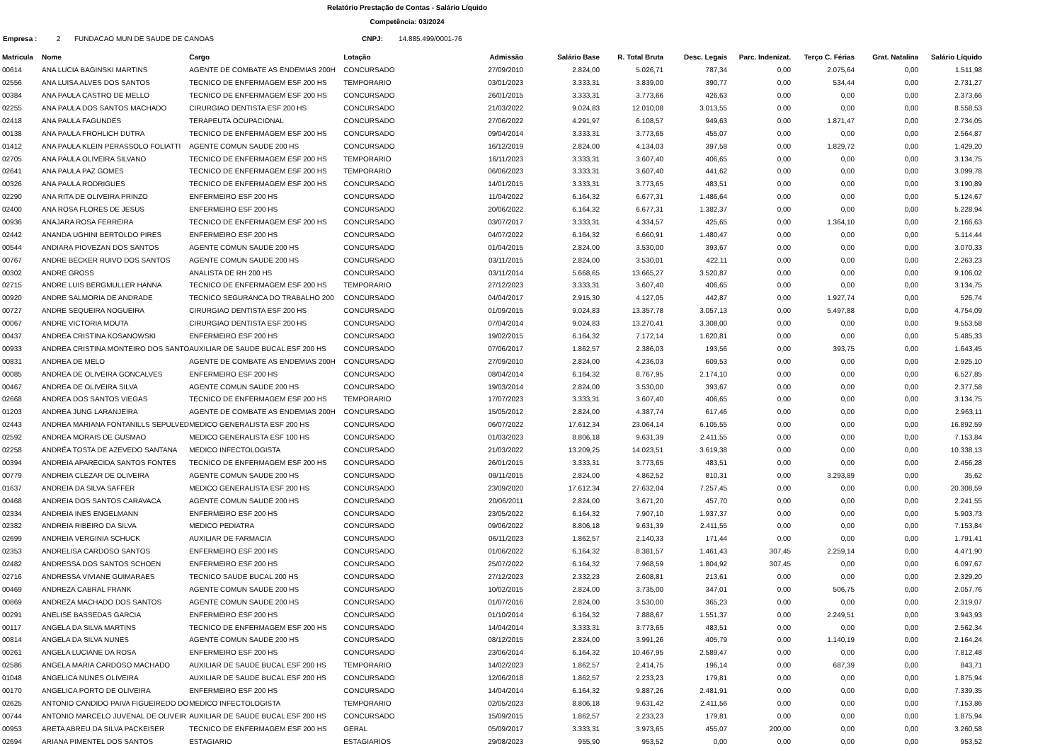Relatório Prestação de Contas - Salário Líquido
Competência: 03/2024
Empresa : 2 FUNDACAO MUN DE SAUDE DE CANOAS CNPJ: 14.885.499/0001-76
| Matricula | Nome | Cargo | Lotação | Admissão | Salário Base | R. Total Bruta | Desc. Legais | Parc. Indenizat. | Terço C. Férias | Grat. Natalina | Salário Líquido |
| --- | --- | --- | --- | --- | --- | --- | --- | --- | --- | --- | --- |
| 00614 | ANA LUCIA BAGINSKI MARTINS | AGENTE DE COMBATE AS ENDEMIAS 200H | CONCURSADO | 27/09/2010 | 2.824,00 | 5.026,71 | 787,34 | 0,00 | 2.075,64 | 0,00 | 1.511,98 |
| 02556 | ANA LUISA ALVES DOS SANTOS | TECNICO DE ENFERMAGEM ESF 200 HS | TEMPORARIO | 03/01/2023 | 3.333,31 | 3.839,00 | 390,77 | 0,00 | 534,44 | 0,00 | 2.731,27 |
| 00384 | ANA PAULA CASTRO DE MELLO | TECNICO DE ENFERMAGEM ESF 200 HS | CONCURSADO | 26/01/2015 | 3.333,31 | 3.773,66 | 426,63 | 0,00 | 0,00 | 0,00 | 2.373,66 |
| 02255 | ANA PAULA DOS SANTOS MACHADO | CIRURGIAO DENTISTA ESF 200 HS | CONCURSADO | 21/03/2022 | 9.024,83 | 12.010,08 | 3.013,55 | 0,00 | 0,00 | 0,00 | 8.558,53 |
| 02418 | ANA PAULA FAGUNDES | TERAPEUTA OCUPACIONAL | CONCURSADO | 27/06/2022 | 4.291,97 | 6.108,57 | 949,63 | 0,00 | 1.871,47 | 0,00 | 2.734,05 |
| 00138 | ANA PAULA FROHLICH DUTRA | TECNICO DE ENFERMAGEM ESF 200 HS | CONCURSADO | 09/04/2014 | 3.333,31 | 3.773,65 | 455,07 | 0,00 | 0,00 | 0,00 | 2.564,87 |
| 01412 | ANA PAULA KLEIN PERASSOLO FOLIATTI | AGENTE COMUN SAUDE 200 HS | CONCURSADO | 16/12/2019 | 2.824,00 | 4.134,03 | 397,58 | 0,00 | 1.829,72 | 0,00 | 1.429,20 |
| 02705 | ANA PAULA OLIVEIRA SILVANO | TECNICO DE ENFERMAGEM ESF 200 HS | TEMPORARIO | 16/11/2023 | 3.333,31 | 3.607,40 | 406,65 | 0,00 | 0,00 | 0,00 | 3.134,75 |
| 02641 | ANA PAULA PAZ GOMES | TECNICO DE ENFERMAGEM ESF 200 HS | TEMPORARIO | 06/06/2023 | 3.333,31 | 3.607,40 | 441,62 | 0,00 | 0,00 | 0,00 | 3.099,78 |
| 00326 | ANA PAULA RODRIGUES | TECNICO DE ENFERMAGEM ESF 200 HS | CONCURSADO | 14/01/2015 | 3.333,31 | 3.773,65 | 483,51 | 0,00 | 0,00 | 0,00 | 3.190,89 |
| 02290 | ANA RITA DE OLIVEIRA PRINZO | ENFERMEIRO ESF 200 HS | CONCURSADO | 11/04/2022 | 6.164,32 | 6.677,31 | 1.486,64 | 0,00 | 0,00 | 0,00 | 5.124,67 |
| 02400 | ANA ROSA FLORES DE JESUS | ENFERMEIRO ESF 200 HS | CONCURSADO | 20/06/2022 | 6.164,32 | 6.677,31 | 1.382,37 | 0,00 | 0,00 | 0,00 | 5.228,94 |
| 00936 | ANAJARA ROSA FERREIRA | TECNICO DE ENFERMAGEM ESF 200 HS | CONCURSADO | 03/07/2017 | 3.333,31 | 4.334,57 | 425,65 | 0,00 | 1.364,10 | 0,00 | 2.166,63 |
| 02442 | ANANDA UGHINI BERTOLDO PIRES | ENFERMEIRO ESF 200 HS | CONCURSADO | 04/07/2022 | 6.164,32 | 6.660,91 | 1.480,47 | 0,00 | 0,00 | 0,00 | 5.114,44 |
| 00544 | ANDIARA PIOVEZAN DOS SANTOS | AGENTE COMUN SAUDE 200 HS | CONCURSADO | 01/04/2015 | 2.824,00 | 3.530,00 | 393,67 | 0,00 | 0,00 | 0,00 | 3.070,33 |
| 00767 | ANDRE BECKER RUIVO DOS SANTOS | AGENTE COMUN SAUDE 200 HS | CONCURSADO | 03/11/2015 | 2.824,00 | 3.530,01 | 422,11 | 0,00 | 0,00 | 0,00 | 2.263,23 |
| 00302 | ANDRE GROSS | ANALISTA DE RH 200 HS | CONCURSADO | 03/11/2014 | 5.668,65 | 13.665,27 | 3.520,87 | 0,00 | 0,00 | 0,00 | 9.106,02 |
| 02715 | ANDRE LUIS BERGMULLER HANNA | TECNICO DE ENFERMAGEM ESF 200 HS | TEMPORARIO | 27/12/2023 | 3.333,31 | 3.607,40 | 406,65 | 0,00 | 0,00 | 0,00 | 3.134,75 |
| 00920 | ANDRE SALMORIA DE ANDRADE | TECNICO SEGURANCA DO TRABALHO 200 | CONCURSADO | 04/04/2017 | 2.915,30 | 4.127,05 | 442,87 | 0,00 | 1.927,74 | 0,00 | 526,74 |
| 00727 | ANDRE SEQUEIRA NOGUEIRA | CIRURGIAO DENTISTA ESF 200 HS | CONCURSADO | 01/09/2015 | 9.024,83 | 13.357,78 | 3.057,13 | 0,00 | 5.497,88 | 0,00 | 4.754,09 |
| 00067 | ANDRE VICTORIA MOUTA | CIRURGIAO DENTISTA ESF 200 HS | CONCURSADO | 07/04/2014 | 9.024,83 | 13.270,41 | 3.308,00 | 0,00 | 0,00 | 0,00 | 9.553,58 |
| 00437 | ANDREA CRISTINA KOSANOWSKI | ENFERMEIRO ESF 200 HS | CONCURSADO | 19/02/2015 | 6.164,32 | 7.172,14 | 1.620,81 | 0,00 | 0,00 | 0,00 | 5.485,33 |
| 00933 | ANDREA CRISTINA MONTEIRO DOS SANTO | AUXILIAR DE SAUDE BUCAL ESF 200 HS | CONCURSADO | 07/06/2017 | 1.862,57 | 2.386,03 | 193,56 | 0,00 | 393,75 | 0,00 | 1.643,45 |
| 00831 | ANDREA DE MELO | AGENTE DE COMBATE AS ENDEMIAS 200H | CONCURSADO | 27/09/2010 | 2.824,00 | 4.236,03 | 609,53 | 0,00 | 0,00 | 0,00 | 2.925,10 |
| 00085 | ANDREA DE OLIVEIRA GONCALVES | ENFERMEIRO ESF 200 HS | CONCURSADO | 08/04/2014 | 6.164,32 | 8.767,95 | 2.174,10 | 0,00 | 0,00 | 0,00 | 6.527,85 |
| 00467 | ANDREA DE OLIVEIRA SILVA | AGENTE COMUN SAUDE 200 HS | CONCURSADO | 19/03/2014 | 2.824,00 | 3.530,00 | 393,67 | 0,00 | 0,00 | 0,00 | 2.377,58 |
| 02668 | ANDREA DOS SANTOS VIEGAS | TECNICO DE ENFERMAGEM ESF 200 HS | TEMPORARIO | 17/07/2023 | 3.333,31 | 3.607,40 | 406,65 | 0,00 | 0,00 | 0,00 | 3.134,75 |
| 01203 | ANDREA JUNG LARANJEIRA | AGENTE DE COMBATE AS ENDEMIAS 200H | CONCURSADO | 15/05/2012 | 2.824,00 | 4.387,74 | 617,46 | 0,00 | 0,00 | 0,00 | 2.963,11 |
| 02443 | ANDREA MARIANA FONTANILLS SEPULVED | MEDICO GENERALISTA ESF 200 HS | CONCURSADO | 06/07/2022 | 17.612,34 | 23.064,14 | 6.105,55 | 0,00 | 0,00 | 0,00 | 16.892,59 |
| 02592 | ANDREA MORAIS DE GUSMAO | MEDICO GENERALISTA ESF 100 HS | CONCURSADO | 01/03/2023 | 8.806,18 | 9.631,39 | 2.411,55 | 0,00 | 0,00 | 0,00 | 7.153,84 |
| 02258 | ANDRÉA TOSTA DE AZEVEDO SANTANA | MEDICO INFECTOLOGISTA | CONCURSADO | 21/03/2022 | 13.209,25 | 14.023,51 | 3.619,38 | 0,00 | 0,00 | 0,00 | 10.338,13 |
| 00394 | ANDREIA APARECIDA SANTOS FONTES | TECNICO DE ENFERMAGEM ESF 200 HS | CONCURSADO | 26/01/2015 | 3.333,31 | 3.773,65 | 483,51 | 0,00 | 0,00 | 0,00 | 2.456,28 |
| 00779 | ANDREIA CLEZAR DE OLIVEIRA | AGENTE COMUN SAUDE 200 HS | CONCURSADO | 09/11/2015 | 2.824,00 | 4.862,52 | 810,31 | 0,00 | 3.293,89 | 0,00 | 35,62 |
| 01637 | ANDREIA DA SILVA SAFFER | MEDICO GENERALISTA ESF 200 HS | CONCURSADO | 23/09/2020 | 17.612,34 | 27.632,04 | 7.257,45 | 0,00 | 0,00 | 0,00 | 20.308,59 |
| 00468 | ANDREIA DOS SANTOS CARAVACA | AGENTE COMUN SAUDE 200 HS | CONCURSADO | 20/06/2011 | 2.824,00 | 3.671,20 | 457,70 | 0,00 | 0,00 | 0,00 | 2.241,55 |
| 02334 | ANDREIA INES ENGELMANN | ENFERMEIRO ESF 200 HS | CONCURSADO | 23/05/2022 | 6.164,32 | 7.907,10 | 1.937,37 | 0,00 | 0,00 | 0,00 | 5.903,73 |
| 02382 | ANDREIA RIBEIRO DA SILVA | MEDICO PEDIATRA | CONCURSADO | 09/06/2022 | 8.806,18 | 9.631,39 | 2.411,55 | 0,00 | 0,00 | 0,00 | 7.153,84 |
| 02699 | ANDREIA VERGINIA SCHUCK | AUXILIAR DE FARMACIA | CONCURSADO | 06/11/2023 | 1.862,57 | 2.140,33 | 171,44 | 0,00 | 0,00 | 0,00 | 1.791,41 |
| 02353 | ANDRELISA CARDOSO SANTOS | ENFERMEIRO ESF 200 HS | CONCURSADO | 01/06/2022 | 6.164,32 | 8.381,57 | 1.461,43 | 307,45 | 2.259,14 | 0,00 | 4.471,90 |
| 02482 | ANDRESSA DOS SANTOS SCHOEN | ENFERMEIRO ESF 200 HS | CONCURSADO | 25/07/2022 | 6.164,32 | 7.968,59 | 1.804,92 | 307,45 | 0,00 | 0,00 | 6.097,67 |
| 02716 | ANDRESSA VIVIANE GUIMARAES | TECNICO SAUDE BUCAL 200 HS | CONCURSADO | 27/12/2023 | 2.332,23 | 2.608,81 | 213,61 | 0,00 | 0,00 | 0,00 | 2.329,20 |
| 00469 | ANDREZA CABRAL FRANK | AGENTE COMUN SAUDE 200 HS | CONCURSADO | 10/02/2015 | 2.824,00 | 3.735,00 | 347,01 | 0,00 | 506,75 | 0,00 | 2.057,76 |
| 00869 | ANDREZA MACHADO DOS SANTOS | AGENTE COMUN SAUDE 200 HS | CONCURSADO | 01/07/2016 | 2.824,00 | 3.530,00 | 365,23 | 0,00 | 0,00 | 0,00 | 2.319,07 |
| 00291 | ANELISE BASSEDAS GARCIA | ENFERMEIRO ESF 200 HS | CONCURSADO | 01/10/2014 | 6.164,32 | 7.888,67 | 1.551,37 | 0,00 | 2.249,51 | 0,00 | 3.943,93 |
| 00117 | ANGELA DA SILVA MARTINS | TECNICO DE ENFERMAGEM ESF 200 HS | CONCURSADO | 14/04/2014 | 3.333,31 | 3.773,65 | 483,51 | 0,00 | 0,00 | 0,00 | 2.562,34 |
| 00814 | ANGELA DA SILVA NUNES | AGENTE COMUN SAUDE 200 HS | CONCURSADO | 08/12/2015 | 2.824,00 | 3.991,26 | 405,79 | 0,00 | 1.140,19 | 0,00 | 2.164,24 |
| 00261 | ANGELA LUCIANE DA ROSA | ENFERMEIRO ESF 200 HS | CONCURSADO | 23/06/2014 | 6.164,32 | 10.467,95 | 2.589,47 | 0,00 | 0,00 | 0,00 | 7.812,48 |
| 02586 | ANGELA MARIA CARDOSO MACHADO | AUXILIAR DE SAUDE BUCAL ESF 200 HS | TEMPORARIO | 14/02/2023 | 1.862,57 | 2.414,75 | 196,14 | 0,00 | 687,39 | 0,00 | 843,71 |
| 01048 | ANGELICA NUNES OLIVEIRA | AUXILIAR DE SAUDE BUCAL ESF 200 HS | CONCURSADO | 12/06/2018 | 1.862,57 | 2.233,23 | 179,81 | 0,00 | 0,00 | 0,00 | 1.875,94 |
| 00170 | ANGELICA PORTO DE OLIVEIRA | ENFERMEIRO ESF 200 HS | CONCURSADO | 14/04/2014 | 6.164,32 | 9.887,26 | 2.481,91 | 0,00 | 0,00 | 0,00 | 7.339,35 |
| 02625 | ANTONIO CANDIDO PAIVA FIGUEIREDO DO | MEDICO INFECTOLOGISTA | TEMPORARIO | 02/05/2023 | 8.806,18 | 9.631,42 | 2.411,56 | 0,00 | 0,00 | 0,00 | 7.153,86 |
| 00744 | ANTONIO MARCELO JUVENAL DE OLIVEIR | AUXILIAR DE SAUDE BUCAL ESF 200 HS | CONCURSADO | 15/09/2015 | 1.862,57 | 2.233,23 | 179,81 | 0,00 | 0,00 | 0,00 | 1.875,94 |
| 00953 | ARETA ABREU DA SILVA PACKEISER | TECNICO DE ENFERMAGEM ESF 200 HS | GERAL | 05/09/2017 | 3.333,31 | 3.973,65 | 455,07 | 200,00 | 0,00 | 0,00 | 3.260,58 |
| 02694 | ARIANA PIMENTEL DOS SANTOS | ESTAGIARIO | ESTAGIARIOS | 29/08/2023 | 955,90 | 953,52 | 0,00 | 0,00 | 0,00 | 0,00 | 953,52 |